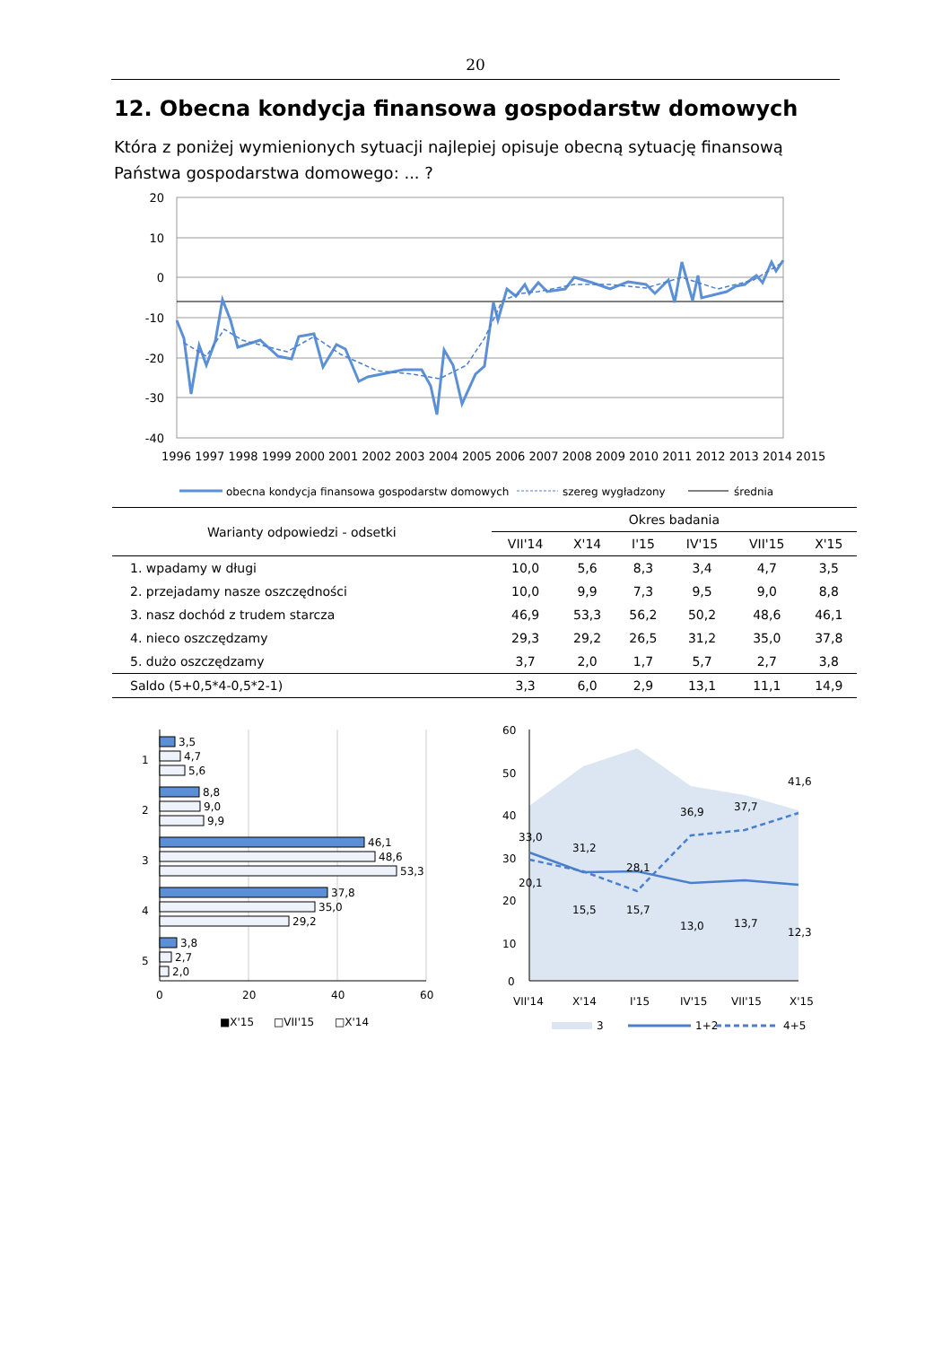20
12. Obecna kondycja finansowa gospodarstw domowych
Która z poniżej wymienionych sytuacji najlepiej opisuje obecną sytuację finansową Państwa gospodarstwa domowego: ... ?
20
10
0
-10
-20
-30
-40
1996 1997 1998 1999 2000 2001 2002 2003 2004 2005 2006 2007 2008 2009 2010 2011 2012 2013 2014 2015
obecna kondycja finansowa gospodarstw domowych
szereg wygładzony
średnia
| Warianty odpowiedzi - odsetki | Okres badania | | | | | |
| --- | --- | --- | --- | --- | --- | --- |
| | VII'14 | X'14 | I'15 | IV'15 | VII'15 | X'15 |
| 1. wpadamy w długi | 10,0 | 5,6 | 8,3 | 3,4 | 4,7 | 3,5 |
| 2. przejadamy nasze oszczędności | 10,0 | 9,9 | 7,3 | 9,5 | 9,0 | 8,8 |
| 3. nasz dochód z trudem starcza | 46,9 | 53,3 | 56,2 | 50,2 | 48,6 | 46,1 |
| 4. nieco oszczędzamy | 29,3 | 29,2 | 26,5 | 31,2 | 35,0 | 37,8 |
| 5. dużo oszczędzamy | 3,7 | 2,0 | 1,7 | 5,7 | 2,7 | 3,8 |
| Saldo (5+0,5*4-0,5*2-1) | 3,3 | 6,0 | 2,9 | 13,1 | 11,1 | 14,9 |
1
2
3
4
5
3,5
4,7
5,6
8,8
9,0
9,9
46,1
48,6
53,3
37,8
35,0
29,2
3,8
2,7
2,0
0
20
40
60
■X'15
□VII'15
□X'14
60
50
40
30
20
10
0
33,0
31,2
28,1
36,9
37,7
41,6
20,1
15,5
15,7
13,0
13,7
12,3
VII'14
X'14
I'15
IV'15
VII'15
X'15
3
1+2
4+5